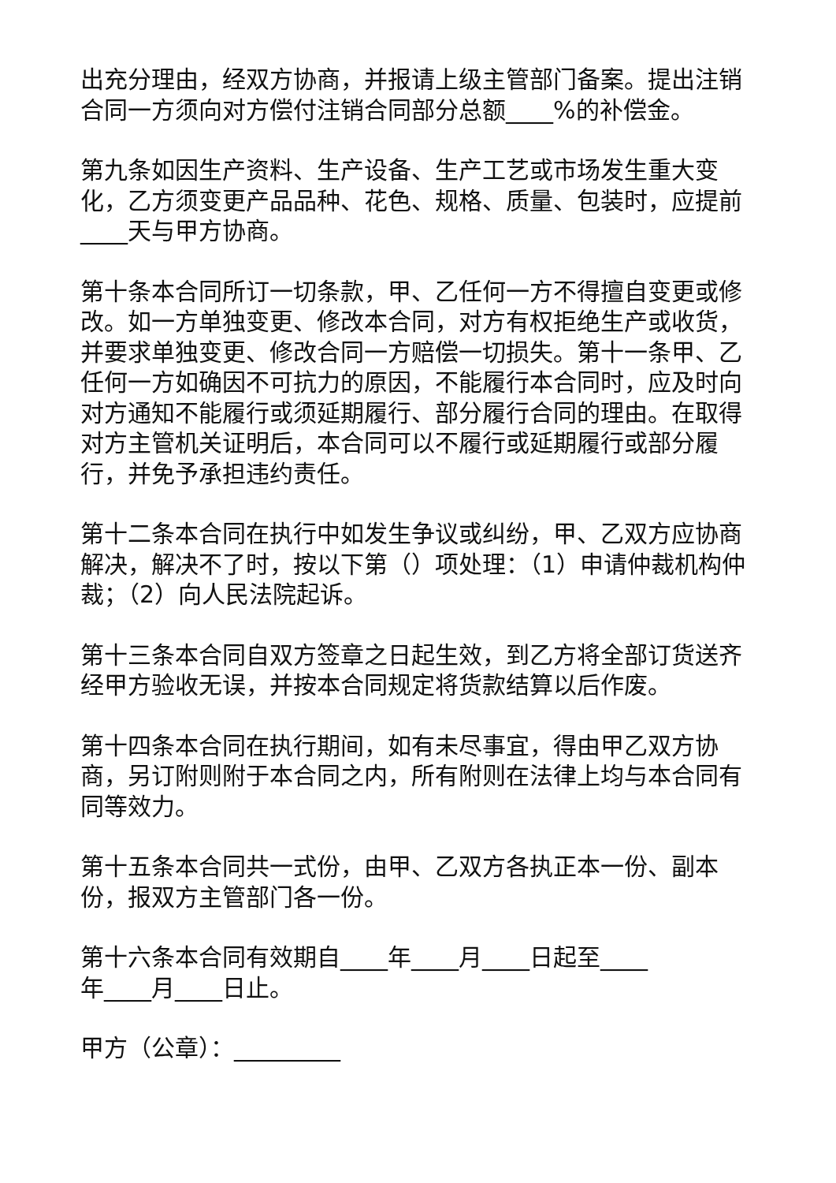出充分理由，经双方协商，并报请上级主管部门备案。提出注销合同一方须向对方偿付注销合同部分总额____%的补偿金。
第九条如因生产资料、生产设备、生产工艺或市场发生重大变化，乙方须变更产品品种、花色、规格、质量、包装时，应提前____天与甲方协商。
第十条本合同所订一切条款，甲、乙任何一方不得擅自变更或修改。如一方单独变更、修改本合同，对方有权拒绝生产或收货，并要求单独变更、修改合同一方赔偿一切损失。第十一条甲、乙任何一方如确因不可抗力的原因，不能履行本合同时，应及时向对方通知不能履行或须延期履行、部分履行合同的理由。在取得对方主管机关证明后，本合同可以不履行或延期履行或部分履行，并免予承担违约责任。
第十二条本合同在执行中如发生争议或纠纷，甲、乙双方应协商解决，解决不了时，按以下第（）项处理：（1）申请仲裁机构仲裁；（2）向人民法院起诉。
第十三条本合同自双方签章之日起生效，到乙方将全部订货送齐经甲方验收无误，并按本合同规定将货款结算以后作废。
第十四条本合同在执行期间，如有未尽事宜，得由甲乙双方协商，另订附则附于本合同之内，所有附则在法律上均与本合同有同等效力。
第十五条本合同共一式份，由甲、乙双方各执正本一份、副本份，报双方主管部门各一份。
第十六条本合同有效期自____年____月____日起至____
年____月____日止。
甲方（公章）：_________